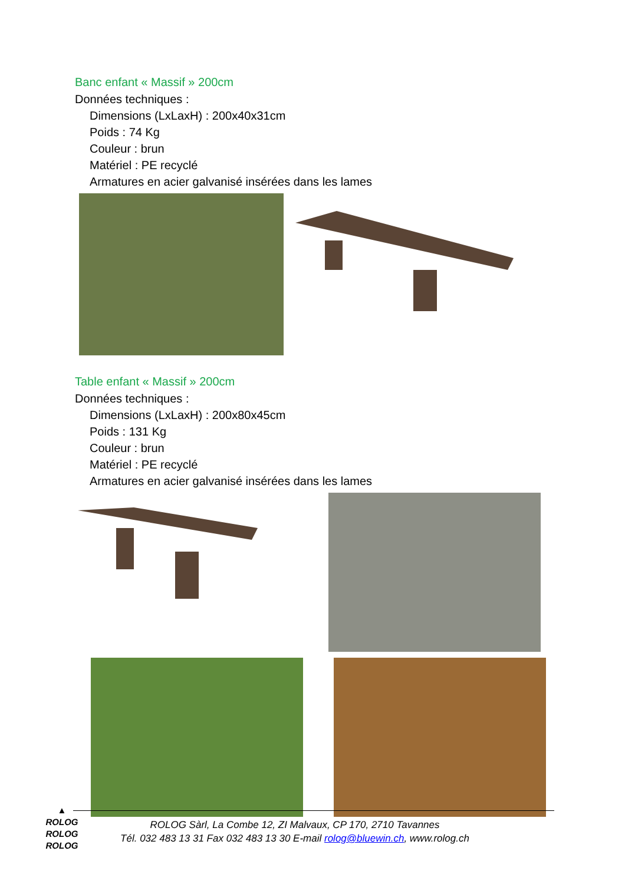Banc enfant « Massif » 200cm
Données techniques :
Dimensions (LxLaxH) : 200x40x31cm
Poids : 74 Kg
Couleur : brun
Matériel : PE recyclé
Armatures en acier galvanisé insérées dans les lames
Table enfant « Massif » 200cm
Données techniques :
Dimensions (LxLaxH) : 200x80x45cm
Poids : 131 Kg
Couleur : brun
Matériel : PE recyclé
Armatures en acier galvanisé insérées dans les lames
▲
ROLOG
ROLOG
ROLOG
ROLOG Sàrl, La Combe 12, ZI Malvaux, CP 170, 2710 Tavannes
Tél. 032 483 13 31 Fax 032 483 13 30 E-mail rolog@bluewin.ch, www.rolog.ch